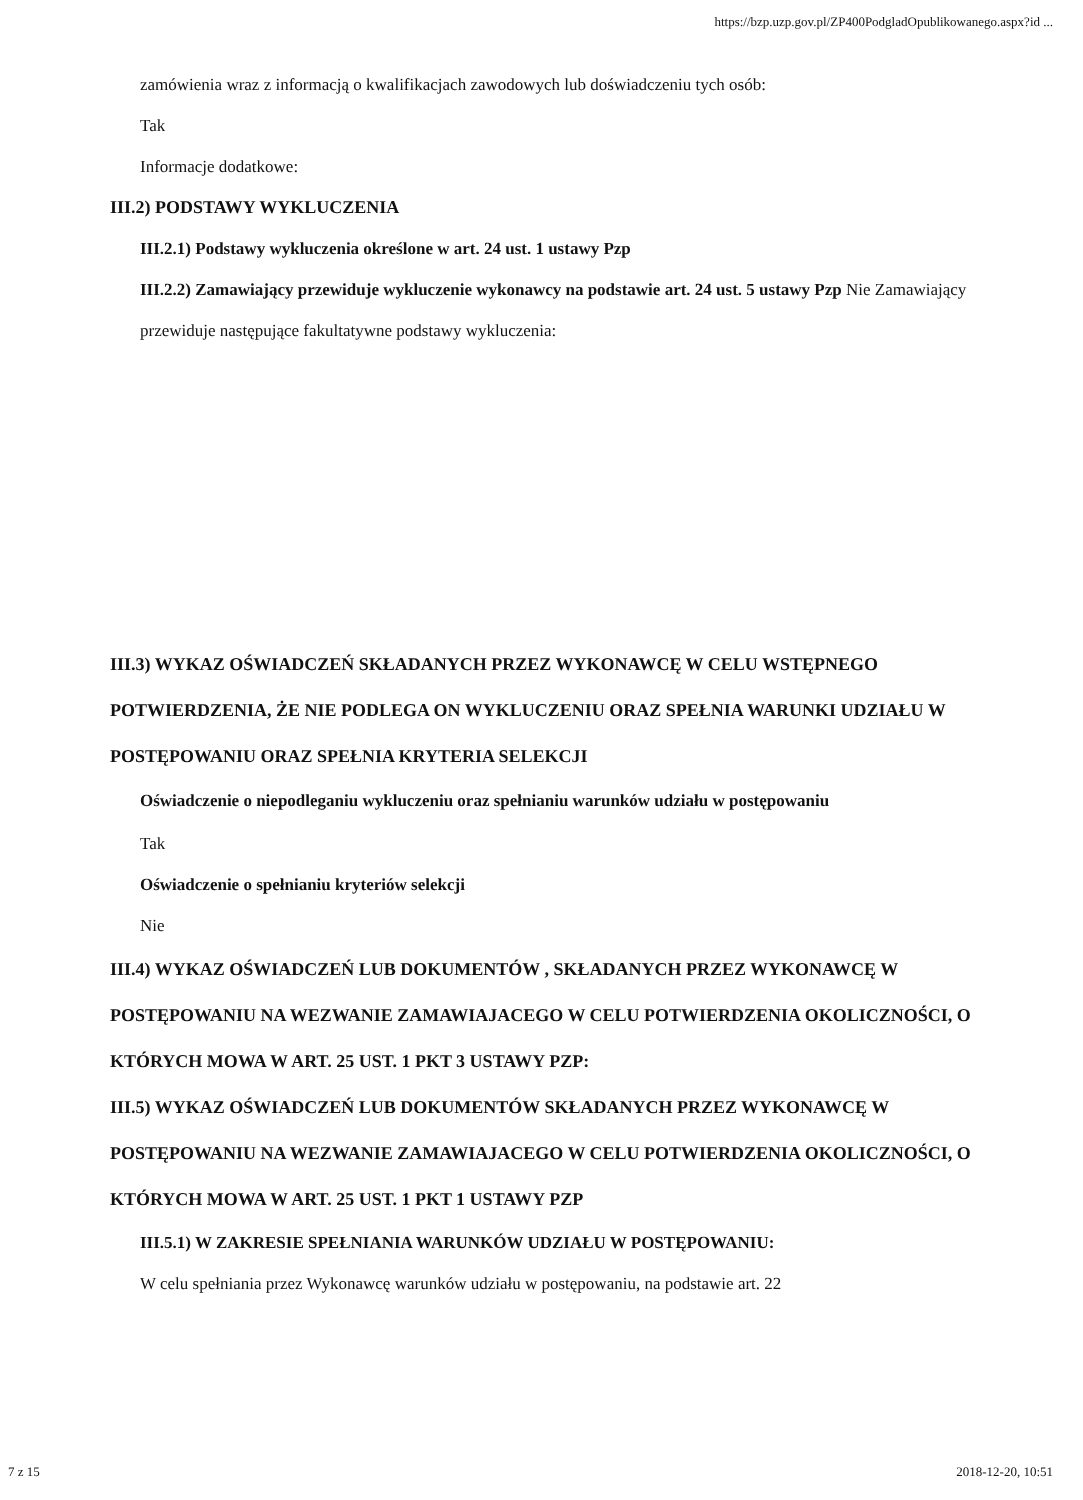https://bzp.uzp.gov.pl/ZP400PodgladOpublikowanego.aspx?id ...
zamówienia wraz z informacją o kwalifikacjach zawodowych lub doświadczeniu tych osób:
Tak
Informacje dodatkowe:
III.2) PODSTAWY WYKLUCZENIA
III.2.1) Podstawy wykluczenia określone w art. 24 ust. 1 ustawy Pzp
III.2.2) Zamawiający przewiduje wykluczenie wykonawcy na podstawie art. 24 ust. 5 ustawy Pzp Nie Zamawiający przewiduje następujące fakultatywne podstawy wykluczenia:
III.3) WYKAZ OŚWIADCZEŃ SKŁADANYCH PRZEZ WYKONAWCĘ W CELU WSTĘPNEGO POTWIERDZENIA, ŻE NIE PODLEGA ON WYKLUCZENIU ORAZ SPEŁNIA WARUNKI UDZIAŁU W POSTĘPOWANIU ORAZ SPEŁNIA KRYTERIA SELEKCJI
Oświadczenie o niepodleganiu wykluczeniu oraz spełnianiu warunków udziału w postępowaniu
Tak
Oświadczenie o spełnianiu kryteriów selekcji
Nie
III.4) WYKAZ OŚWIADCZEŃ LUB DOKUMENTÓW , SKŁADANYCH PRZEZ WYKONAWCĘ W POSTĘPOWANIU NA WEZWANIE ZAMAWIAJACEGO W CELU POTWIERDZENIA OKOLICZNOŚCI, O KTÓRYCH MOWA W ART. 25 UST. 1 PKT 3 USTAWY PZP:
III.5) WYKAZ OŚWIADCZEŃ LUB DOKUMENTÓW SKŁADANYCH PRZEZ WYKONAWCĘ W POSTĘPOWANIU NA WEZWANIE ZAMAWIAJACEGO W CELU POTWIERDZENIA OKOLICZNOŚCI, O KTÓRYCH MOWA W ART. 25 UST. 1 PKT 1 USTAWY PZP
III.5.1) W ZAKRESIE SPEŁNIANIA WARUNKÓW UDZIAŁU W POSTĘPOWANIU:
W celu spełniania przez Wykonawcę warunków udziału w postępowaniu, na podstawie art. 22
7 z 15 2018-12-20, 10:51